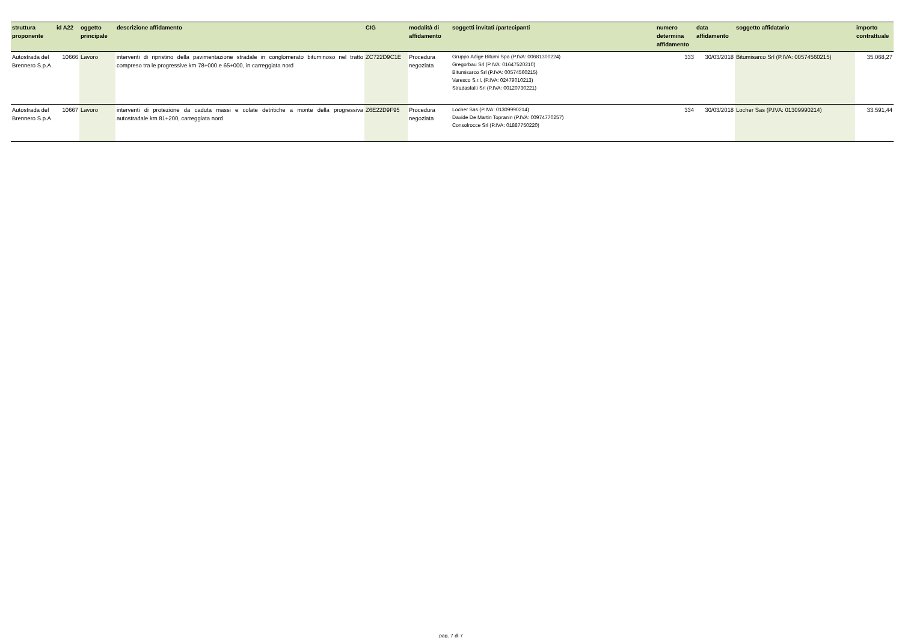| struttura proponente | id A22 | oggetto principale | descrizione affidamento | CIG | modalità di affidamento | soggetti invitati /partecipanti | numero determina affidamento | data affidamento | soggetto affidatario | importo contrattuale |
| --- | --- | --- | --- | --- | --- | --- | --- | --- | --- | --- |
| Autostrada del Brennero S.p.A. | 10666 | Lavoro | interventi di ripristino della pavimentazione stradale in conglomerato bituminoso nel tratto compreso tra le progressive km 78+000 e 65+000, in carreggiata nord | ZC722D9C1E | Procedura negoziata | Gruppo Adige Bitumi Spa (P.IVA: 00681300224) Gregorbau Srl (P.IVA: 01647520210) Bitumisarco Srl (P.IVA: 00574560215) Varesco S.r.l. (P.IVA: 02479010213) Stradasfalti Srl (P.IVA: 00120730221) | 333 | 30/03/2018 | Bitumisarco Srl (P.IVA: 00574560215) | 35.068,27 |
| Autostrada del Brennero S.p.A. | 10667 | Lavoro | interventi di protezione da caduta massi e colate detritiche a monte della progressiva autostradale km 81+200, carreggiata nord | Z6E22D9F95 | Procedura negoziata | Locher Sas (P.IVA: 01309990214) Davide De Martin Topranin (P.IVA: 00974770257) Consolrocce Srl (P.IVA: 01887750220) | 334 | 30/03/2018 | Locher Sas (P.IVA: 01309990214) | 33.591,44 |
pag. 7 di 7